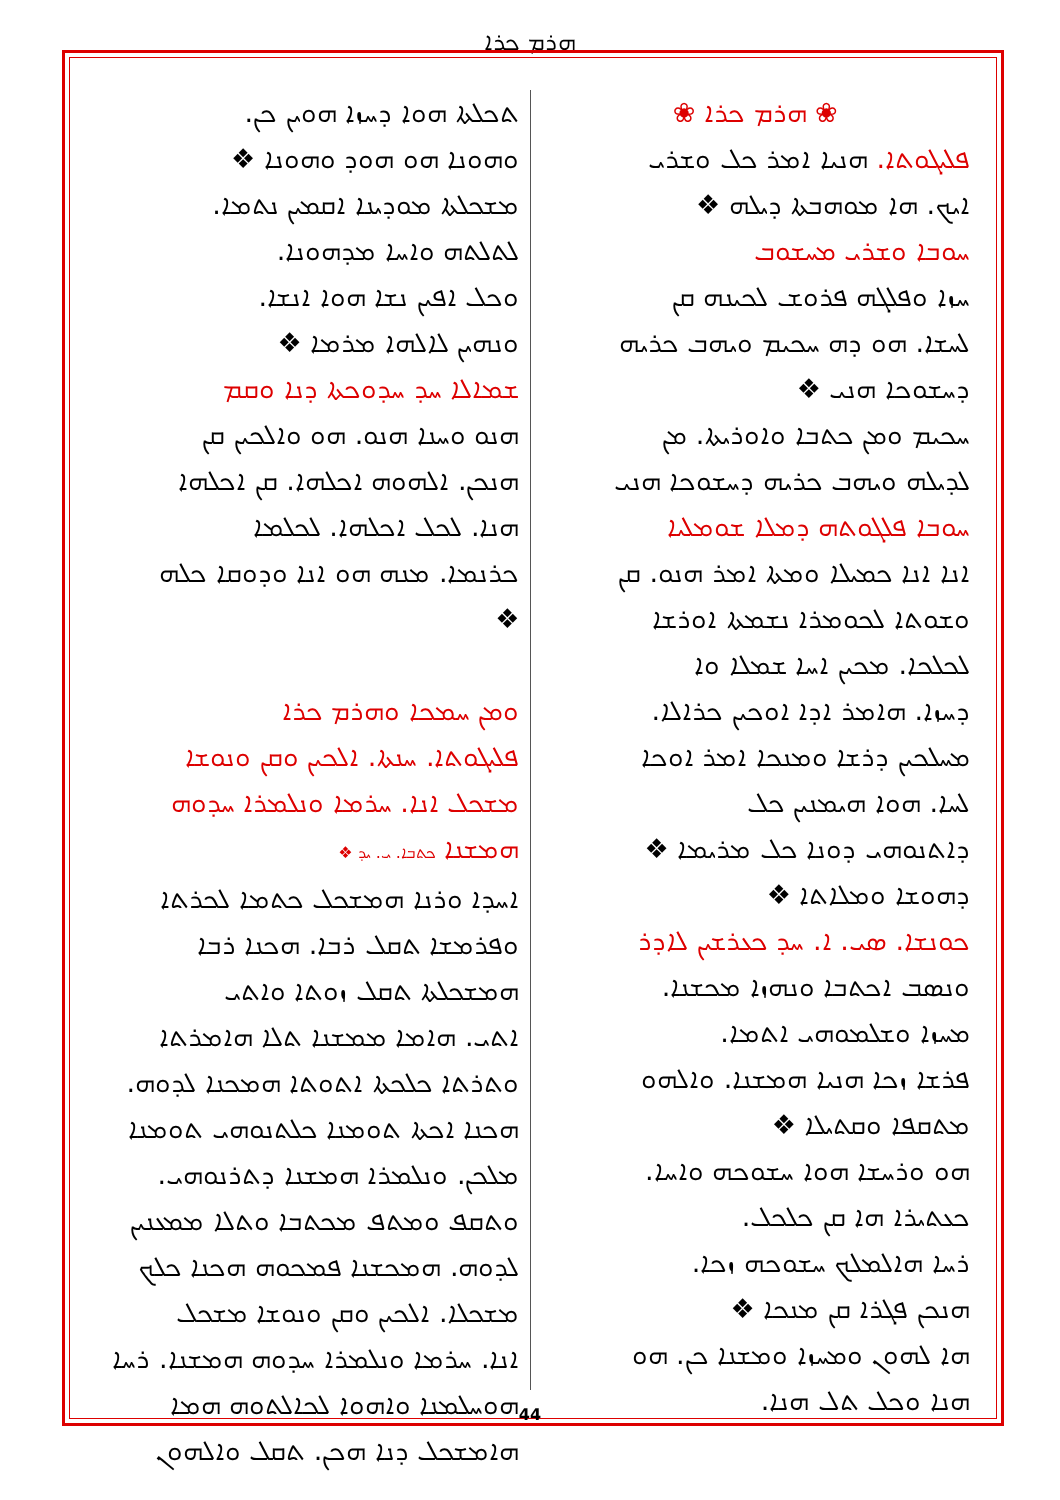ܗܪܡ ܟܪܐ
❀ ܗܪܡ ܟܪܐ ❀
ܦܠܝܓܘܬܐ. ܗܢܝܐ ܐܡܪ ܟܠ ܘܫܪܝ
ܐܝܟ. ܗܐ ܡܘܗܒܬܐ ܕܝܠܗ ❖
ܚܘܒܐ ܘܫܪܝ ܡܚܫܘܒ
ܚܙܐ ܘܦܠܓܗ ܦܪܘܫ ܠܟܝܢܗ ܩܢ
ܠܚܫܐ. ܗܘ ܕܗ ܚܟܝܡ ܘܝܗܒ ܟܪܝܗ
ܕܚܫܘܟܐ ܗܢܝ ❖
ܚܟܝܡ ܘܡܢ ܟܬܒܐ ܘܐܘܪܝܬܐ. ܡܢ
ܠܕܝܠܗ ܘܝܗܒ ܟܪܝܗ ܕܚܫܘܟܐ ܗܢܝ
ܚܘܒܐ ܦܠܓܘܬܗ ܕܡܠܐ ܫܘܡܠܝܐ
ܐܢܐ ܐܢܐ ܟܡܝܠܐ ܘܡܬܐ ܐܡܪ ܗܢܘ. ܩܢ
ܘܫܘܬܐ ܠܟܘܡܪܐ ܢܫܡܬܐ ܐܘܪܫܐ
ܠܟܠܟܐ. ܡܟܝܢ ܐܚܐ ܫܡܠܐ ܘܐ
ܕܚܙܐ. ܗܐܡܪ ܐܕܐ ܐܘܟܝܢ ܟܪܐܠܐ.
ܡܚܠܟܝܢ ܕܪܫܐ ܘܡܢܟܐ ܐܡܪ ܐܘܟܐ
ܠܚܐ. ܗܘܐ ܗܝܡܢܝܢ ܟܠ
ܕܐܬܢܘܗܝ ܕܘܢܐ ܟܠ ܡܪܝܡܐ ❖
ܕܗܘܫܐ ܘܡܠܐܬܐ ❖
ܟܘܢܫܐ. ܣܝ. ܐ. ܚܕ ܟܥܪܫܝܢ ܠܐܕܪ
ܘܢܣܒ ܐܟܬܒܐ ܘܢܗܙܐ ܡܟܫܢܐ.
ܡܚܙܐ ܘܫܠܡܘܗܝ ܐܬܡܐ.
ܦܪܫܐ ܙܟܐ ܗܢܝܐ ܗܡܫܢܐ. ܘܐܠܗܘ
ܡܬܩܦܐ ܘܩܬܝܠܐ ❖
ܗܘ ܘܪܚܫܐ ܗܘܐ ܚܫܘܟܗ ܘܐܚܐ.
ܟܥܬܝܪܐ ܗܐ ܩܢ ܟܠܟܠ.
ܪܚܐ ܗܐܠܡܠܟ ܚܫܘܟܗ ܙܟܐ.
ܗܢܟܢ ܦܓܪܐ ܩܢ ܡܢܟܐ ❖
ܗܐ ܠܗܘܢ ܘܡܚܙܐ ܘܡܫܢܐ ܟܢ. ܗܘ
ܗܢܐ ܘܟܠ ܬܠ ܗܢܐ.
ܬܟܠܬܐ ܗܘܐ ܕܚܙܐ ܗܘܝܢ ܟܢ.
ܘܗܘܢܐ ܗܘ ܗܘܕ ܘܗܘܢܐ ❖
ܡܫܟܠܬܐ ܡܘܕܝܢܐ ܐܩܡܝܢ ܢܬܡܐ.
ܠܬܠܬܗ ܘܐܚܐ ܡܕܗܘܢܐ.
ܘܟܠ ܐܦܝܢ ܢܫܐ ܗܘܐ ܐܢܫܐ.
ܘܢܗܝܢ ܠܐܠܗܐ ܡܪܡܐ ❖
ܫܡܐܠܐ ܚܕ ܚܕܘܟܬܐ ܕܢܐ ܘܩܡ
ܗܢܘ ܘܚܢܐ ܗܢܘ. ܗܘ ܘܐܠܟܝܢ ܩܢ
ܗܢܟܢ. ܐܠܗܘܗ ܐܟܠܗܐ. ܩܢ ܐܟܠܗܐ
ܗܢܐ. ܠܟܠ ܐܟܠܗܐ. ܠܟܠܡܐ
ܟܪܢܡܐ. ܡܢܗ ܗܘ ܐܢܐ ܘܕܘܩܐ ܟܠܗ
❖
ܘܡܢ ܚܡܟܐ ܘܗܪܡ ܟܪܐ
ܦܠܝܓܘܬܐ. ܚܢܬܐ. ܐܠܟܝܢ ܘܩܢ ܘܢܘܫܐ
ܡܫܟܠ ܐܢܐ. ܚܪܡܐ ܘܢܠܡܪܐ ܚܕܘܗ
ܗܡܫܢܐ ܟܬܒܐ. ܝ. ܝܕ ❖
ܐܚܕܐ ܘܪܢܐ ܗܡܫܟܠ ܟܬܡܐ ܠܟܪܬܐ
ܘܦܪܡܫܐ ܬܩܠ ܪܒܐ. ܗܟܢܐ ܪܒܐ
ܗܡܫܟܠܬܐ ܬܩܠ ܙܘܬܐ ܘܐܬܝ
ܐܬܝ. ܗܐܡܐ ܡܡܫܢܐ ܬܠܐ ܗܐܡܪܬܐ
ܘܬܪܬܐ ܟܠܟܬܐ ܐܬܘܬܐ ܗܡܟܢܐ ܠܕܘܗ.
ܗܟܢܐ ܐܟܬܐ ܬܘܡܢܐ ܟܠܬܢܘܗܝ ܬܘܡܢܐ
ܡܠܟܢ. ܘܢܠܡܪܐ ܗܡܫܢܐ ܕܬܪܢܘܗܝ.
ܘܬܩܦ ܘܡܬܦ ܡܟܬܒܐ ܘܬܠܐ ܡܡܥܢܝܢ
ܠܕܘܗ. ܗܡܟܫܢܐ ܦܡܟܘܗ ܗܟܢܐ ܟܠܟ
ܡܫܟܠܐ. ܐܠܟܝܢ ܘܩܢ ܘܢܘܫܐ ܡܫܟܠ
ܐܢܐ. ܚܪܡܐ ܘܢܠܡܪܐ ܚܕܘܗ ܗܡܫܢܐ. ܪܚܐ
ܗܘܚܠܡܢܐ ܘܐܗܘܐ ܠܟܐܠܬܘܗ ܗܡܐ
ܗܐܡܫܟܠ ܕܢܐ ܗܟܢ. ܬܩܠ ܘܐܠܗܘܢ
44